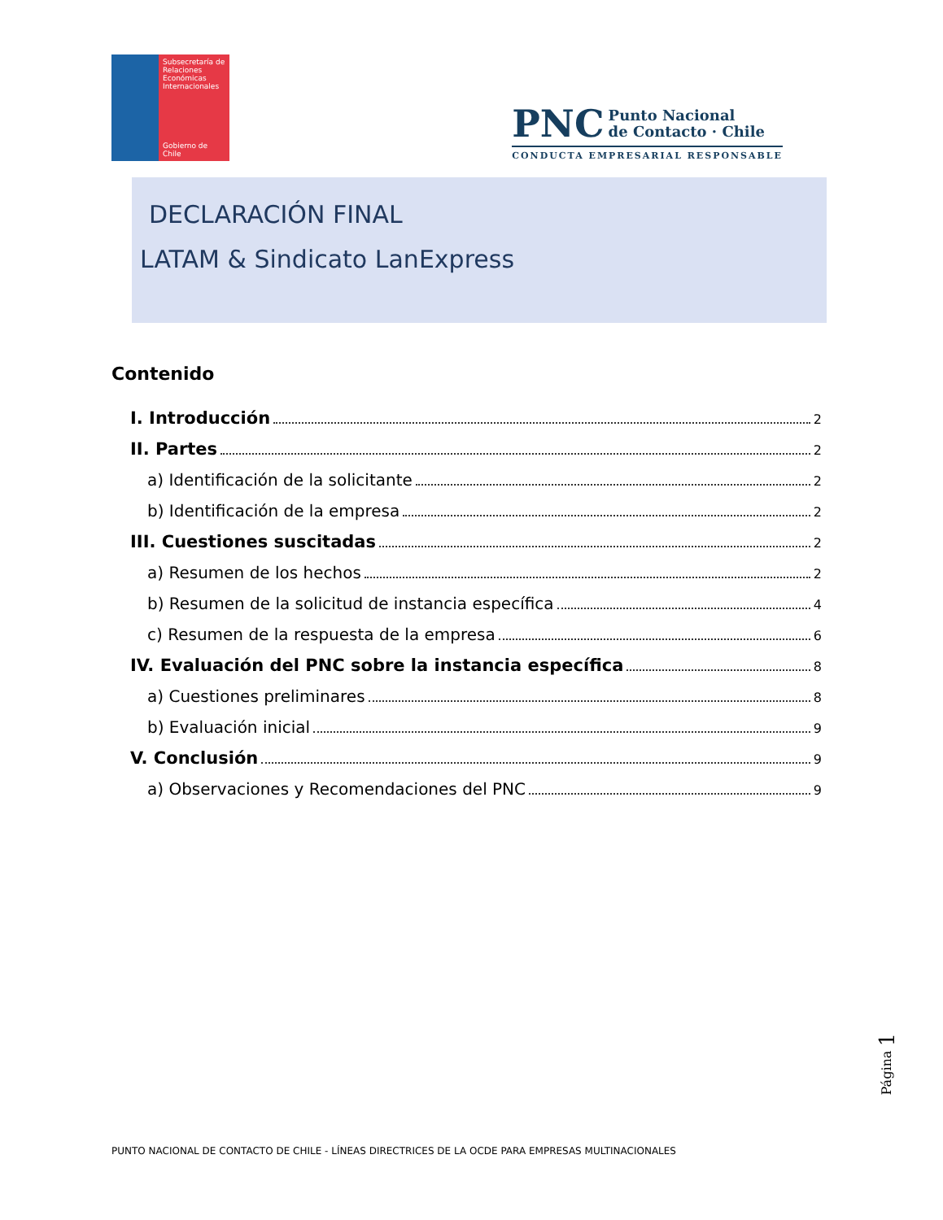Subsecretaría de Relaciones Económicas Internacionales
Gobierno de Chile
PNC Punto Nacional
de Contacto · Chile
CONDUCTA EMPRESARIAL RESPONSABLE
DECLARACIÓN FINAL
LATAM & Sindicato LanExpress
Contenido
I. Introducción 2
II. Partes 2
a) Identificación de la solicitante 2
b) Identificación de la empresa 2
III. Cuestiones suscitadas 2
a) Resumen de los hechos 2
b) Resumen de la solicitud de instancia específica 4
c) Resumen de la respuesta de la empresa 6
IV. Evaluación del PNC sobre la instancia específica 8
a) Cuestiones preliminares 8
b) Evaluación inicial 9
V. Conclusión 9
a) Observaciones y Recomendaciones del PNC 9
Página 1
PUNTO NACIONAL DE CONTACTO DE CHILE - LÍNEAS DIRECTRICES DE LA OCDE PARA EMPRESAS MULTINACIONALES